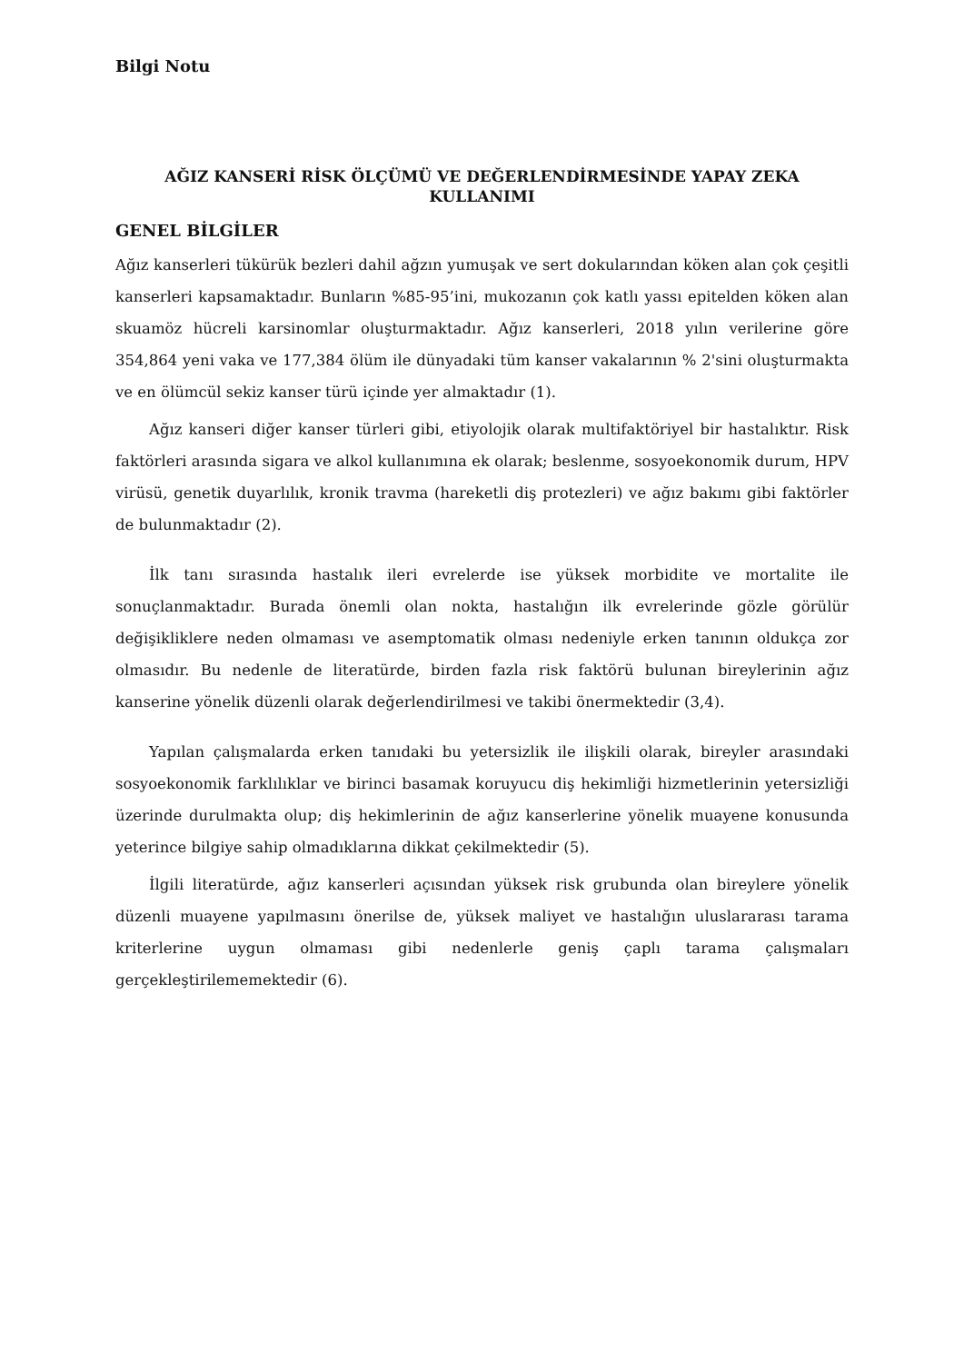Bilgi Notu
AĞIZ KANSERİ RİSK ÖLÇÜMÜ VE DEĞERLENDİRMESİNDE YAPAY ZEKA KULLANIMI
GENEL BİLGİLER
Ağız kanserleri tükürük bezleri dahil ağzın yumuşak ve sert dokularından köken alan çok çeşitli kanserleri kapsamaktadır. Bunların %85-95’ini, mukozanın çok katlı yassı epitelden köken alan skuamöz hücreli karsinomlar oluşturmaktadır. Ağız kanserleri, 2018 yılın verilerine göre 354,864 yeni vaka ve 177,384 ölüm ile dünyadaki tüm kanser vakalarının % 2'sini oluşturmakta ve en ölümcül sekiz kanser türü içinde yer almaktadır (1).
Ağız kanseri diğer kanser türleri gibi, etiyolojik olarak multifaktöriyel bir hastalıktır. Risk faktörleri arasında sigara ve alkol kullanımına ek olarak; beslenme, sosyoekonomik durum, HPV virüsü, genetik duyarlılık, kronik travma (hareketli diş protezleri) ve ağız bakımı gibi faktörler de bulunmaktadır (2).
İlk tanı sırasında hastalık ileri evrelerde ise yüksek morbidite ve mortalite ile sonuçlanmaktadır. Burada önemli olan nokta, hastalığın ilk evrelerinde gözle görülür değişikliklere neden olmaması ve asemptomatik olması nedeniyle erken tanının oldukça zor olmasıdır. Bu nedenle de literatürde, birden fazla risk faktörü bulunan bireylerinin ağız kanserine yönelik düzenli olarak değerlendirilmesi ve takibi önermektedir (3,4).
Yapılan çalışmalarda erken tanıdaki bu yetersizlik ile ilişkili olarak, bireyler arasındaki sosyoekonomik farklılıklar ve birinci basamak koruyucu diş hekimliği hizmetlerinin yetersizliği üzerinde durulmakta olup; diş hekimlerinin de ağız kanserlerine yönelik muayene konusunda yeterince bilgiye sahip olmadıklarına dikkat çekilmektedir (5).
İlgili literatürde, ağız kanserleri açısından yüksek risk grubunda olan bireylere yönelik düzenli muayene yapılmasını önerilse de, yüksek maliyet ve hastalığın uluslararası tarama kriterlerine uygun olmaması gibi nedenlerle geniş çaplı tarama çalışmaları gerçekleştirilememektedir (6).